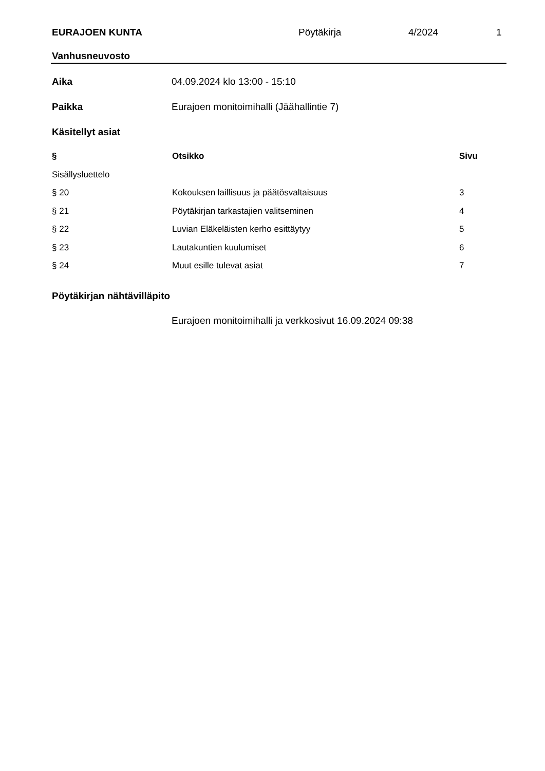EURAJOEN KUNTA Pöytäkirja 4/2024 1
Vanhusneuvosto
Aika 04.09.2024 klo 13:00 - 15:10
Paikka Eurajoen monitoimihalli (Jäähallintie 7)
Käsitellyt asiat
| § | Otsikko | Sivu |
| --- | --- | --- |
| Sisällysluettelo | | |
| § 20 | Kokouksen laillisuus ja päätösvaltaisuus | 3 |
| § 21 | Pöytäkirjan tarkastajien valitseminen | 4 |
| § 22 | Luvian Eläkeläisten kerho esittäytyy | 5 |
| § 23 | Lautakuntien kuulumiset | 6 |
| § 24 | Muut esille tulevat asiat | 7 |
Pöytäkirjan nähtävilläpito
Eurajoen monitoimihalli ja verkkosivut 16.09.2024 09:38